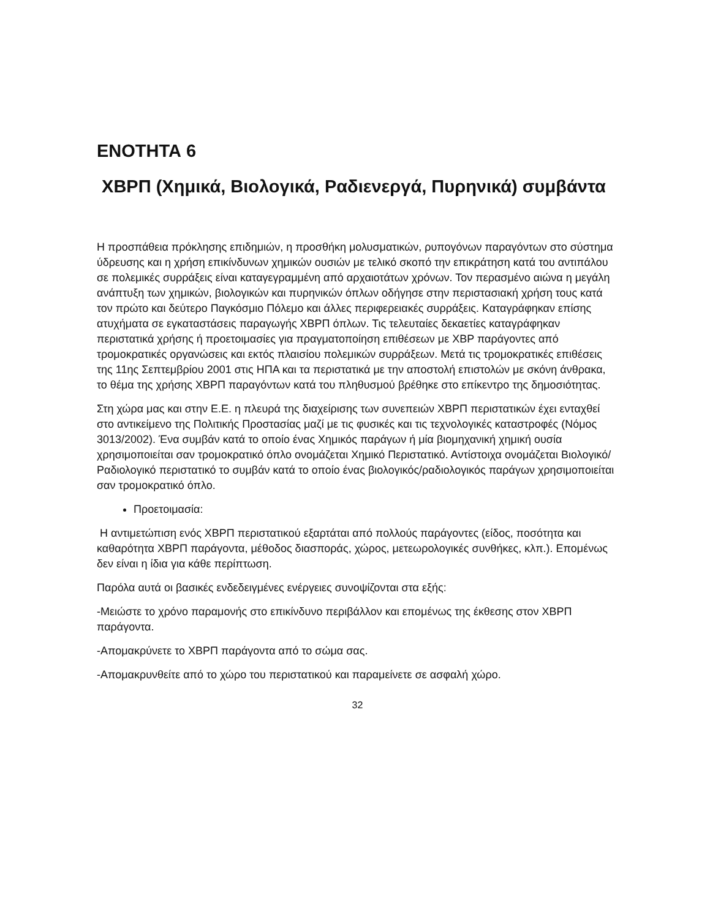ΕΝΟΤΗΤΑ 6
ΧΒΡΠ (Χημικά, Βιολογικά, Ραδιενεργά, Πυρηνικά) συμβάντα
Η προσπάθεια πρόκλησης επιδημιών, η προσθήκη μολυσματικών, ρυπογόνων παραγόντων στο σύστημα ύδρευσης και η χρήση επικίνδυνων χημικών ουσιών με τελικό σκοπό την επικράτηση κατά του αντιπάλου σε πολεμικές συρράξεις είναι καταγεγραμμένη από αρχαιοτάτων χρόνων. Τον περασμένο αιώνα η μεγάλη ανάπτυξη των χημικών, βιολογικών και πυρηνικών όπλων οδήγησε στην περιστασιακή χρήση τους κατά τον πρώτο και δεύτερο Παγκόσμιο Πόλεμο και άλλες περιφερειακές συρράξεις. Καταγράφηκαν επίσης ατυχήματα σε εγκαταστάσεις παραγωγής ΧΒΡΠ όπλων. Τις τελευταίες δεκαετίες καταγράφηκαν περιστατικά χρήσης ή προετοιμασίες για πραγματοποίηση επιθέσεων με ΧΒΡ παράγοντες από τρομοκρατικές οργανώσεις και εκτός πλαισίου πολεμικών συρράξεων. Μετά τις τρομοκρατικές επιθέσεις της 11ης Σεπτεμβρίου 2001 στις ΗΠΑ και τα περιστατικά με την αποστολή επιστολών με σκόνη άνθρακα, το θέμα της χρήσης ΧΒΡΠ παραγόντων κατά του πληθυσμού βρέθηκε στο επίκεντρο της δημοσιότητας.
Στη χώρα μας και στην Ε.Ε. η πλευρά της διαχείρισης των συνεπειών ΧΒΡΠ περιστατικών έχει ενταχθεί στο αντικείμενο της Πολιτικής Προστασίας μαζί με τις φυσικές και τις τεχνολογικές καταστροφές (Νόμος 3013/2002). Ένα συμβάν κατά το οποίο ένας Χημικός παράγων ή μία βιομηχανική χημική ουσία χρησιμοποιείται σαν τρομοκρατικό όπλο ονομάζεται Χημικό Περιστατικό. Αντίστοιχα ονομάζεται Βιολογικό/Ραδιολογικό περιστατικό το συμβάν κατά το οποίο ένας βιολογικός/ραδιολογικός παράγων χρησιμοποιείται σαν τρομοκρατικό όπλο.
Προετοιμασία:
Η αντιμετώπιση ενός ΧΒΡΠ περιστατικού εξαρτάται από πολλούς παράγοντες (είδος, ποσότητα και καθαρότητα ΧΒΡΠ παράγοντα, μέθοδος διασποράς, χώρος, μετεωρολογικές συνθήκες, κλπ.). Επομένως δεν είναι η ίδια για κάθε περίπτωση.
Παρόλα αυτά οι βασικές ενδεδειγμένες ενέργειες συνοψίζονται στα εξής:
-Μειώστε το χρόνο παραμονής στο επικίνδυνο περιβάλλον και επομένως της έκθεσης στον ΧΒΡΠ παράγοντα.
-Απομακρύνετε το ΧΒΡΠ παράγοντα από το σώμα σας.
-Απομακρυνθείτε από το χώρο του περιστατικού και παραμείνετε σε ασφαλή χώρο.
32